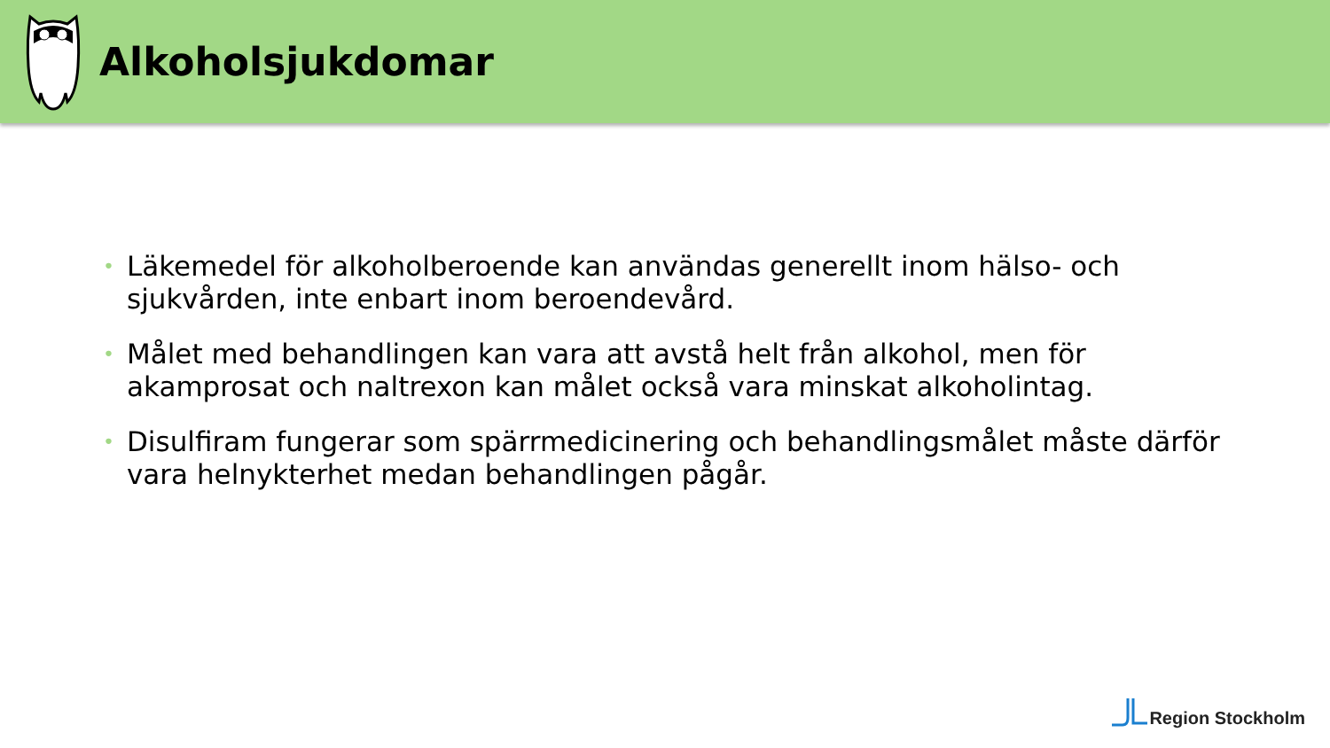Alkoholsjukdomar
• Läkemedel för alkoholberoende kan användas generellt inom hälso- och sjukvården, inte enbart inom beroendevård.
• Målet med behandlingen kan vara att avstå helt från alkohol, men för akamprosat och naltrexon kan målet också vara minskat alkoholintag.
• Disulfiram fungerar som spärrmedicinering och behandlingsmålet måste därför vara helnykterhet medan behandlingen pågår.
Region Stockholm